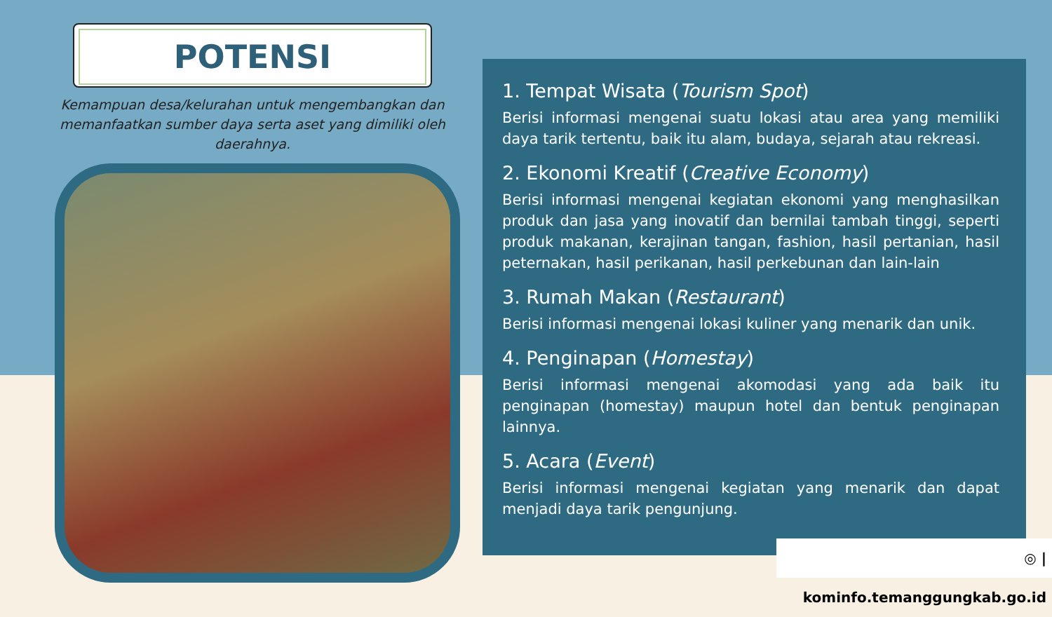POTENSI
Kemampuan desa/kelurahan untuk mengembangkan dan memanfaatkan sumber daya serta aset yang dimiliki oleh daerahnya.
1. Tempat Wisata (Tourism Spot)
Berisi informasi mengenai suatu lokasi atau area yang memiliki daya tarik tertentu, baik itu alam, budaya, sejarah atau rekreasi.
2. Ekonomi Kreatif (Creative Economy)
Berisi informasi mengenai kegiatan ekonomi yang menghasilkan produk dan jasa yang inovatif dan bernilai tambah tinggi, seperti produk makanan, kerajinan tangan, fashion, hasil pertanian, hasil peternakan, hasil perikanan, hasil perkebunan dan lain-lain
3. Rumah Makan (Restaurant)
Berisi informasi mengenai lokasi kuliner yang menarik dan unik.
4. Penginapan (Homestay)
Berisi informasi mengenai akomodasi yang ada baik itu penginapan (homestay) maupun hotel dan bentuk penginapan lainnya.
5. Acara (Event)
Berisi informasi mengenai kegiatan yang menarik dan dapat menjadi daya tarik pengunjung.
◎ | kominfo.temanggungkab.go.id